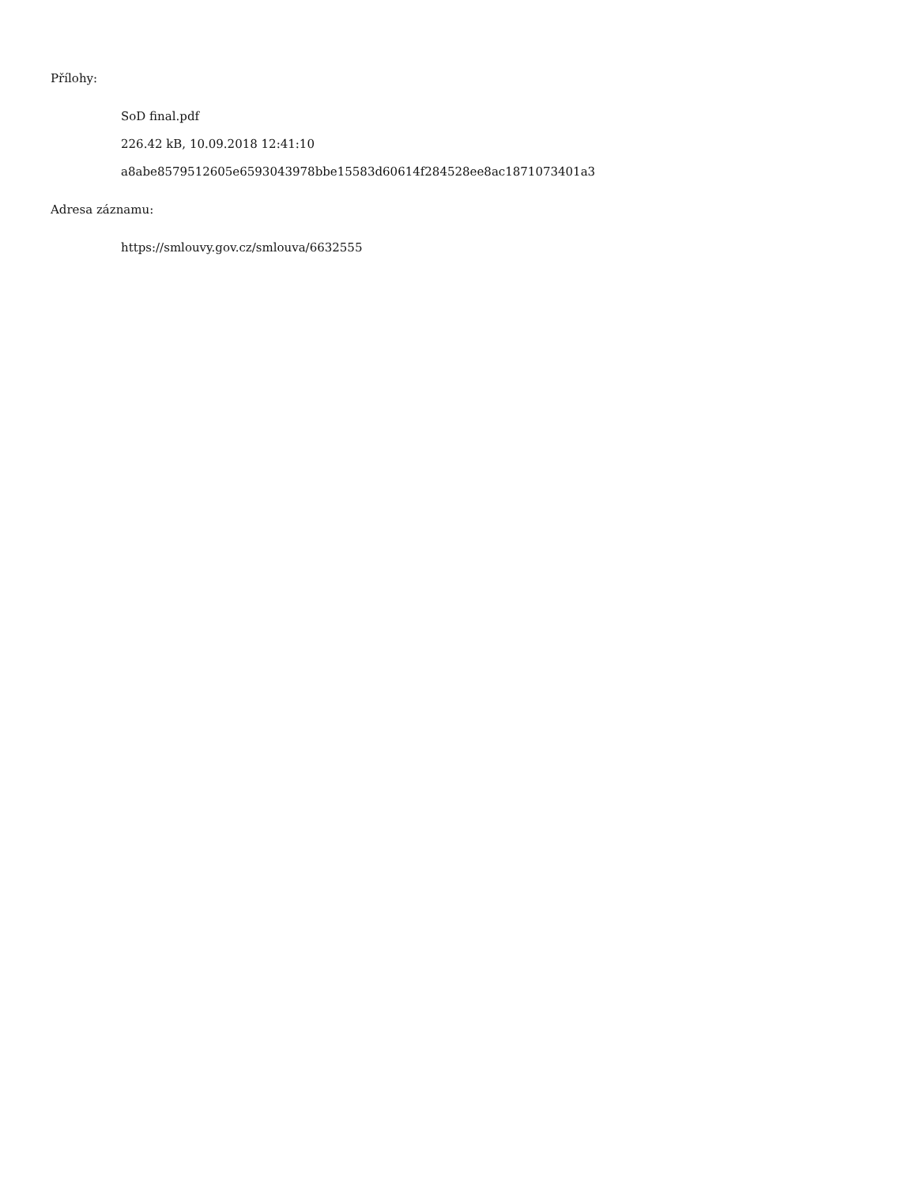Přílohy:
SoD final.pdf
226.42 kB, 10.09.2018 12:41:10
a8abe8579512605e6593043978bbe15583d60614f284528ee8ac1871073401a3
Adresa záznamu:
https://smlouvy.gov.cz/smlouva/6632555